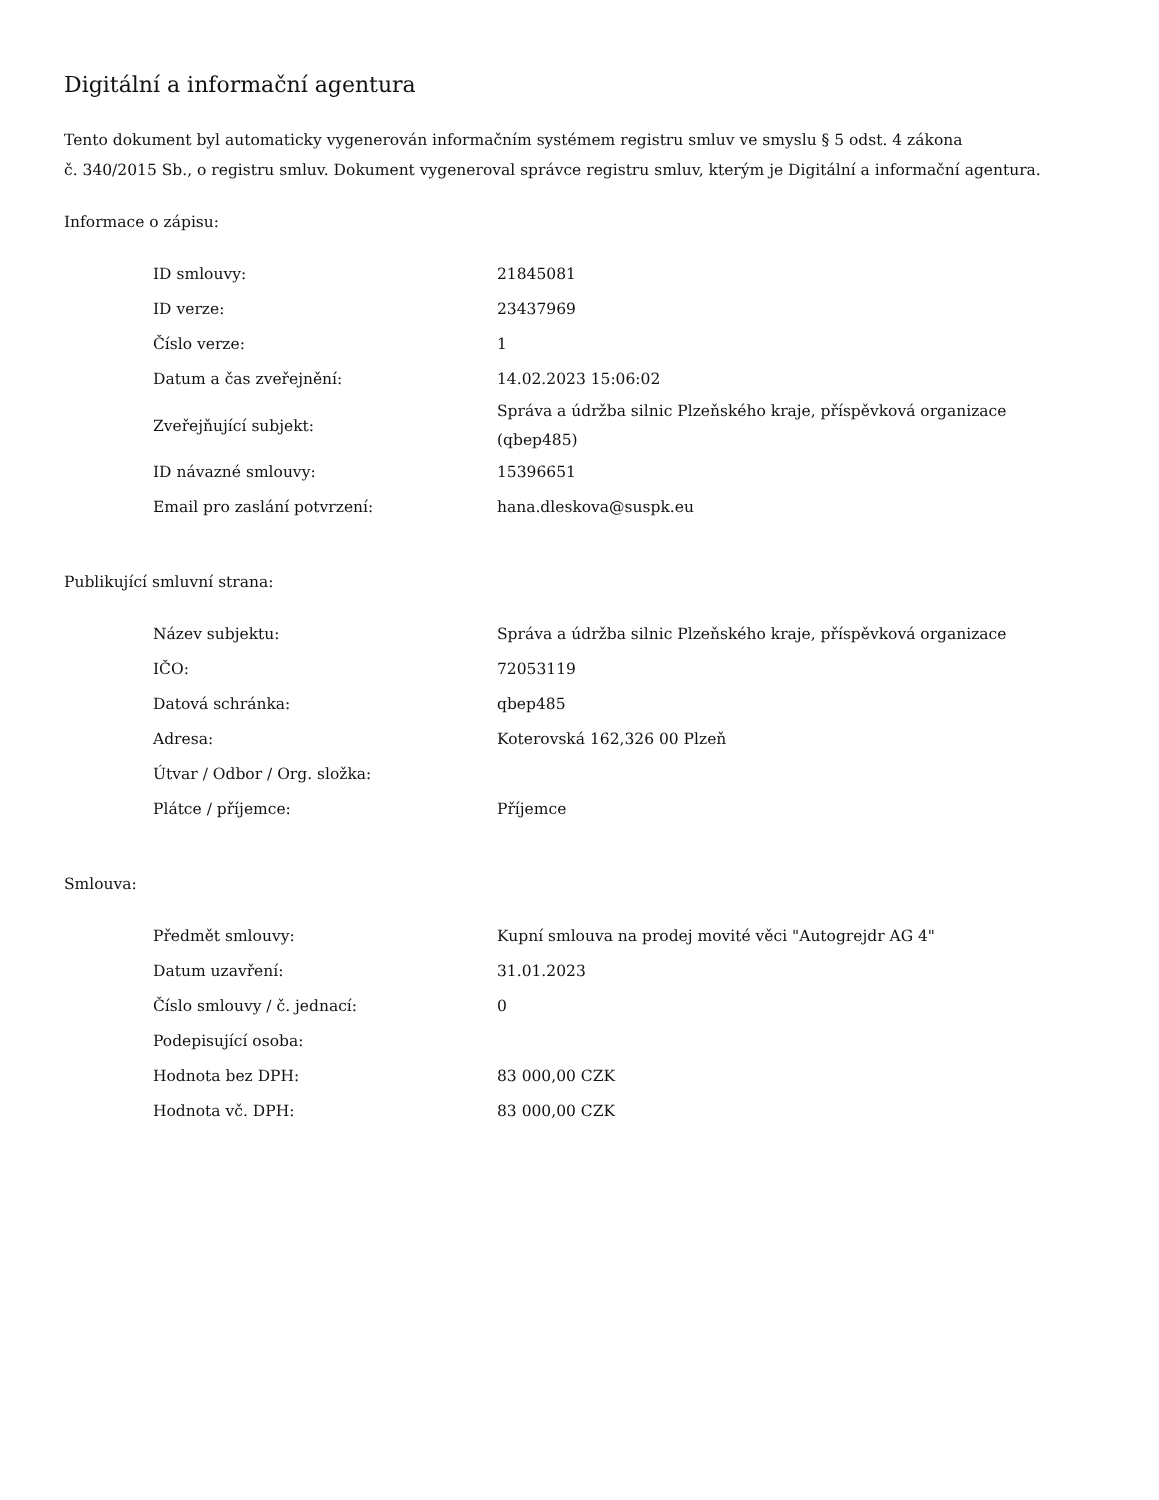Digitální a informační agentura
Tento dokument byl automaticky vygenerován informačním systémem registru smluv ve smyslu § 5 odst. 4 zákona
č. 340/2015 Sb., o registru smluv. Dokument vygeneroval správce registru smluv, kterým je Digitální a informační agentura.
Informace o zápisu:
| ID smlouvy: | 21845081 |
| ID verze: | 23437969 |
| Číslo verze: | 1 |
| Datum a čas zveřejnění: | 14.02.2023 15:06:02 |
| Zveřejňující subjekt: | Správa a údržba silnic Plzeňského kraje, příspěvková organizace (qbep485) |
| ID návazné smlouvy: | 15396651 |
| Email pro zaslání potvrzení: | hana.dleskova@suspk.eu |
Publikující smluvní strana:
| Název subjektu: | Správa a údržba silnic Plzeňského kraje, příspěvková organizace |
| IČO: | 72053119 |
| Datová schránka: | qbep485 |
| Adresa: | Koterovská 162,326 00 Plzeň |
| Útvar / Odbor / Org. složka: | |
| Plátce / příjemce: | Příjemce |
Smlouva:
| Předmět smlouvy: | Kupní smlouva na prodej movité věci "Autogrejdr AG 4" |
| Datum uzavření: | 31.01.2023 |
| Číslo smlouvy / č. jednací: | 0 |
| Podepisující osoba: | |
| Hodnota bez DPH: | 83 000,00 CZK |
| Hodnota vč. DPH: | 83 000,00 CZK |